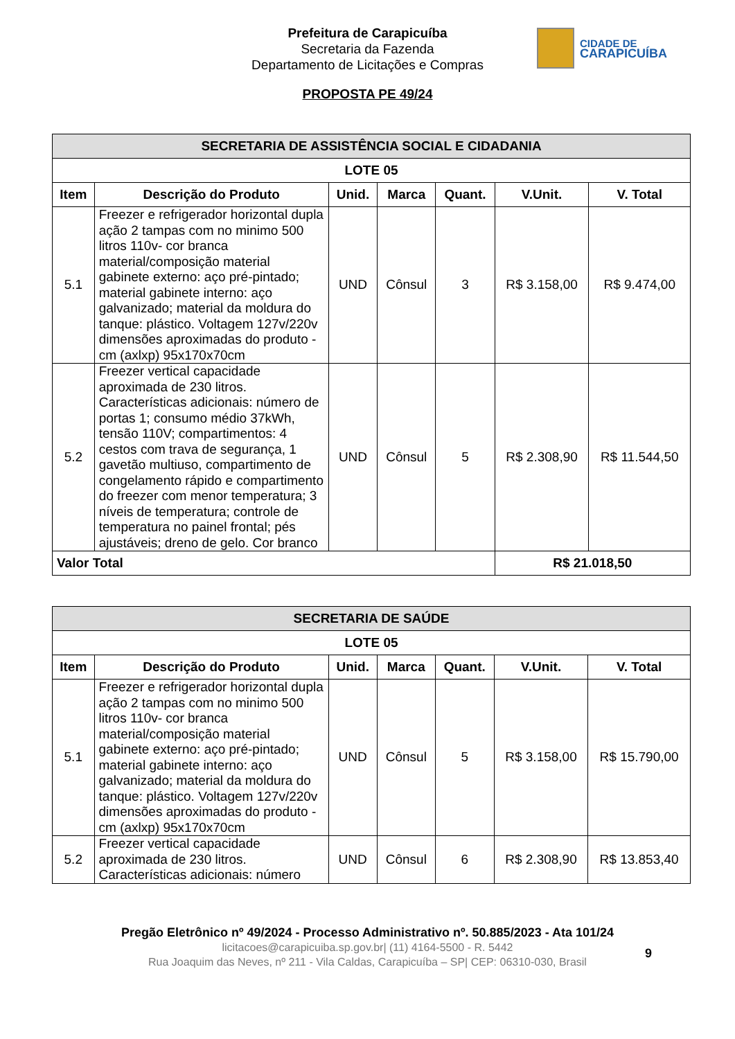Prefeitura de Carapicuíba
Secretaria da Fazenda
Departamento de Licitações e Compras
CIDADE DE
CARAPICUÍBA
PROPOSTA PE 49/24
| SECRETARIA DE ASSISTÊNCIA SOCIAL E CIDADANIA | | | | | | |
| --- | --- | --- | --- | --- | --- | --- |
| LOTE 05 | | | | | | |
| Item | Descrição do Produto | Unid. | Marca | Quant. | V.Unit. | V. Total |
| 5.1 | Freezer e refrigerador horizontal dupla ação 2 tampas com no minimo 500 litros 110v- cor branca material/composição material gabinete externo: aço pré-pintado; material gabinete interno: aço galvanizado; material da moldura do tanque: plástico. Voltagem 127v/220v dimensões aproximadas do produto - cm (axlxp) 95x170x70cm | UND | Cônsul | 3 | R$ 3.158,00 | R$ 9.474,00 |
| 5.2 | Freezer vertical capacidade aproximada de 230 litros. Características adicionais: número de portas 1; consumo médio 37kWh, tensão 110V; compartimentos: 4 cestos com trava de segurança, 1 gavetão multiuso, compartimento de congelamento rápido e compartimento do freezer com menor temperatura; 3 níveis de temperatura; controle de temperatura no painel frontal; pés ajustáveis; dreno de gelo. Cor branco | UND | Cônsul | 5 | R$ 2.308,90 | R$ 11.544,50 |
| Valor Total | | | | | R$ 21.018,50 | |
| SECRETARIA DE SAÚDE | | | | | | |
| --- | --- | --- | --- | --- | --- | --- |
| LOTE 05 | | | | | | |
| Item | Descrição do Produto | Unid. | Marca | Quant. | V.Unit. | V. Total |
| 5.1 | Freezer e refrigerador horizontal dupla ação 2 tampas com no minimo 500 litros 110v- cor branca material/composição material gabinete externo: aço pré-pintado; material gabinete interno: aço galvanizado; material da moldura do tanque: plástico. Voltagem 127v/220v dimensões aproximadas do produto - cm (axlxp) 95x170x70cm | UND | Cônsul | 5 | R$ 3.158,00 | R$ 15.790,00 |
| 5.2 | Freezer vertical capacidade aproximada de 230 litros. Características adicionais: número | UND | Cônsul | 6 | R$ 2.308,90 | R$ 13.853,40 |
Pregão Eletrônico nº 49/2024 - Processo Administrativo nº. 50.885/2023 - Ata 101/24
9
licitacoes@carapicuiba.sp.gov.br| (11) 4164-5500 - R. 5442
Rua Joaquim das Neves, nº 211 - Vila Caldas, Carapicuíba – SP| CEP: 06310-030, Brasil